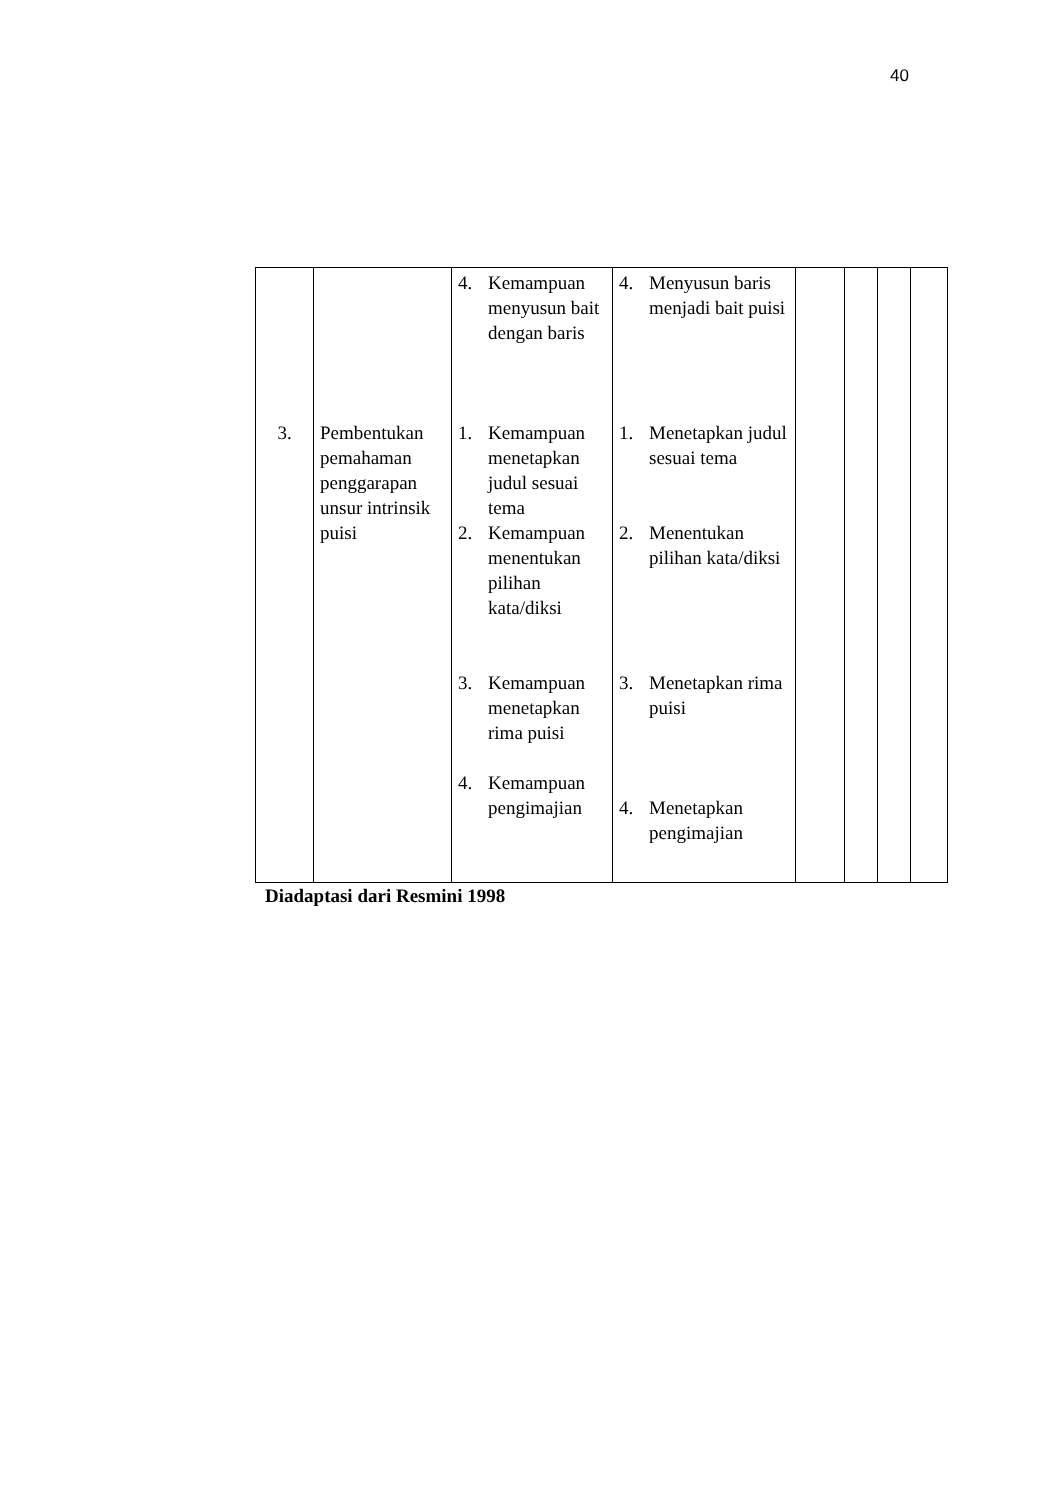40
| | | 4. Kemampuan menyusun bait dengan baris | 4. Menyusun baris menjadi bait puisi | | | | |
| 3. | Pembentukan pemahaman penggarapan unsur intrinsik puisi | 1. Kemampuan menetapkan judul sesuai tema 2. Kemampuan menentukan pilihan kata/diksi 3. Kemampuan menetapkan rima puisi 4. Kemampuan pengimajian | 1. Menetapkan judul sesuai tema 2. Menentukan pilihan kata/diksi 3. Menetapkan rima puisi 4. Menetapkan pengimajian | | | | |
Diadaptasi dari Resmini 1998